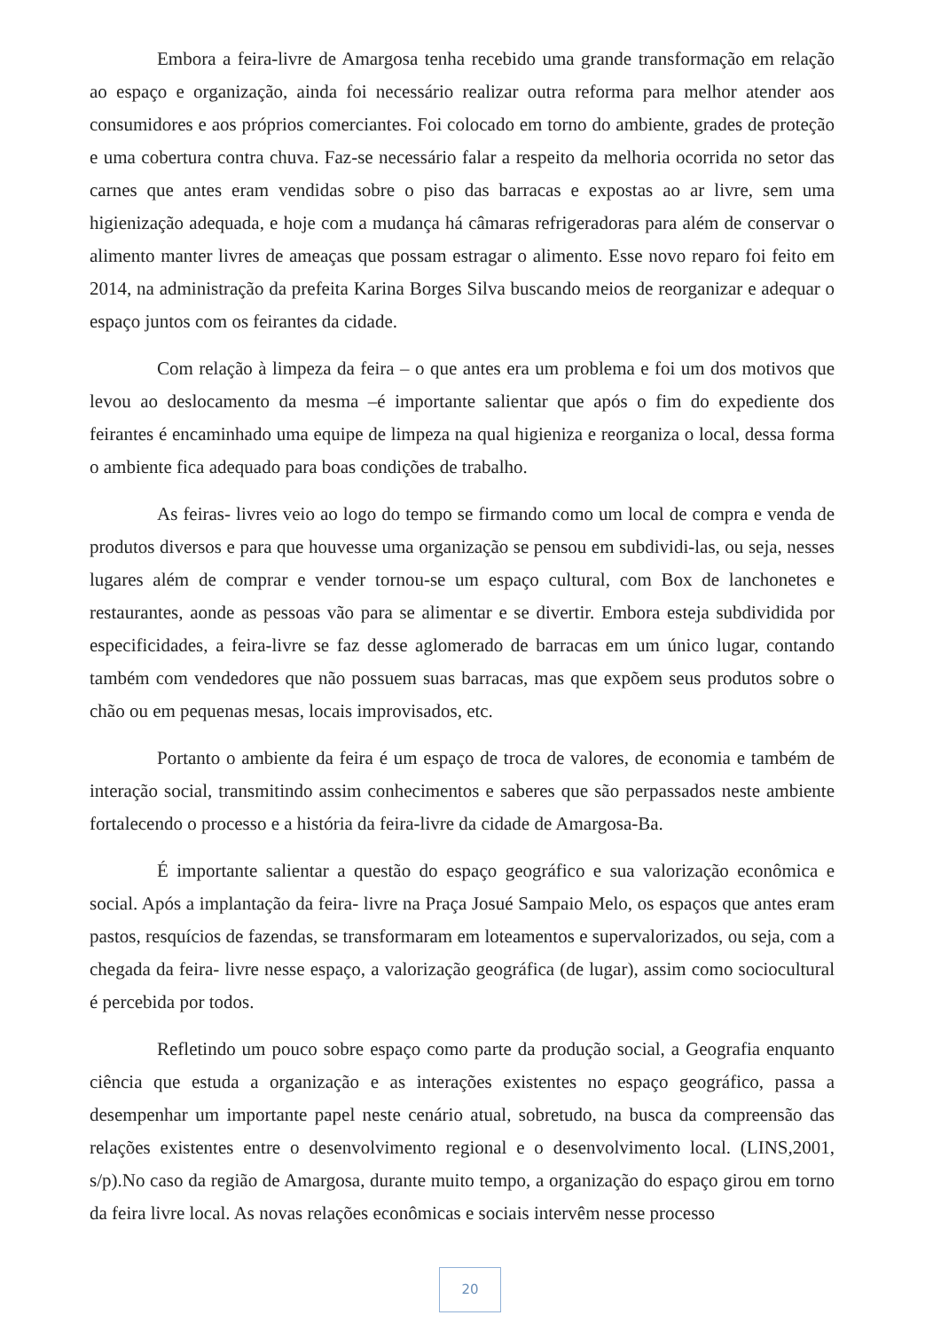Embora a feira-livre de Amargosa tenha recebido uma grande transformação em relação ao espaço e organização, ainda foi necessário realizar outra reforma para melhor atender aos consumidores e aos próprios comerciantes. Foi colocado em torno do ambiente, grades de proteção e uma cobertura contra chuva. Faz-se necessário falar a respeito da melhoria ocorrida no setor das carnes que antes eram vendidas sobre o piso das barracas e expostas ao ar livre, sem uma higienização adequada, e hoje com a mudança há câmaras refrigeradoras para além de conservar o alimento manter livres de ameaças que possam estragar o alimento. Esse novo reparo foi feito em 2014, na administração da prefeita Karina Borges Silva buscando meios de reorganizar e adequar o espaço juntos com os feirantes da cidade.
Com relação à limpeza da feira – o que antes era um problema e foi um dos motivos que levou ao deslocamento da mesma –é importante salientar que após o fim do expediente dos feirantes é encaminhado uma equipe de limpeza na qual higieniza e reorganiza o local, dessa forma o ambiente fica adequado para boas condições de trabalho.
As feiras- livres veio ao logo do tempo se firmando como um local de compra e venda de produtos diversos e para que houvesse uma organização se pensou em subdividi-las, ou seja, nesses lugares além de comprar e vender tornou-se um espaço cultural, com Box de lanchonetes e restaurantes, aonde as pessoas vão para se alimentar e se divertir. Embora esteja subdividida por especificidades, a feira-livre se faz desse aglomerado de barracas em um único lugar, contando também com vendedores que não possuem suas barracas, mas que expõem seus produtos sobre o chão ou em pequenas mesas, locais improvisados, etc.
Portanto o ambiente da feira é um espaço de troca de valores, de economia e também de interação social, transmitindo assim conhecimentos e saberes que são perpassados neste ambiente fortalecendo o processo e a história da feira-livre da cidade de Amargosa-Ba.
É importante salientar a questão do espaço geográfico e sua valorização econômica e social. Após a implantação da feira- livre na Praça Josué Sampaio Melo, os espaços que antes eram pastos, resquícios de fazendas, se transformaram em loteamentos e supervalorizados, ou seja, com a chegada da feira- livre nesse espaço, a valorização geográfica (de lugar), assim como sociocultural é percebida por todos.
Refletindo um pouco sobre espaço como parte da produção social, a Geografia enquanto ciência que estuda a organização e as interações existentes no espaço geográfico, passa a desempenhar um importante papel neste cenário atual, sobretudo, na busca da compreensão das relações existentes entre o desenvolvimento regional e o desenvolvimento local. (LINS,2001, s/p).No caso da região de Amargosa, durante muito tempo, a organização do espaço girou em torno da feira livre local. As novas relações econômicas e sociais intervêm nesse processo
20